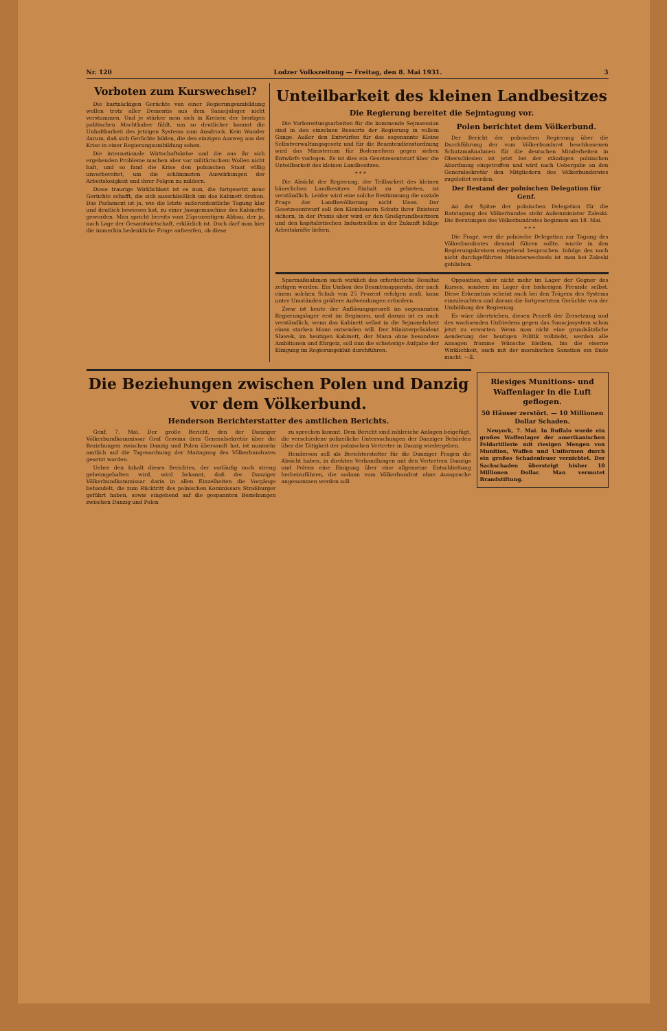Nr. 120 Lodzer Volkszeitung — Freitag, den 8. Mai 1931. 3
Vorboten zum Kurswechsel?
Die hartnäckigen Gerüchte von einer Regierungsumbildung wollen trotz aller Dementis aus dem Sanacjalager nicht verstummen. Und je stärker man sich in Kreisen der heutigen politischen Machthaber fühlt, um so deutlicher kommt die Unhaltbarkeit des jetzigen Systems zum Ausdruck. Kein Wunder darum, daß sich Gerüchte bilden, die den einzigen Ausweg aus der Krise in einer Regierungsumbildung sehen.
Die internationale Wirtschaftskrise und die aus ihr sich ergebenden Probleme machen aber vor militärischem Wollen nicht halt, und so fand die Krise den polnischen Staat völlig unvorbereitet, um die schlimmsten Auswirkungen der Arbeitslosigkeit und ihrer Folgen zu mildern.
Diese traurige Wirklichkeit ist es nun, die fortgesetzt neue Gerüchte schafft, die sich ausschließlich um das Kabinett drehen. Das Parlament ist ja, wie die letzte außerordentliche Tagung klar und deutlich bewiesen hat, zu einer Jasagemaschine des Kabinetts geworden. Man spricht bereits vom 25prozentigen Abbau, der ja, nach Lage der Gesamtwirtschaft, erklärlich ist. Doch darf man hier die immerhin bedenkliche Frage aufwerfen, ob diese
Unteilbarkeit des kleinen Landbesitzes
Die Regierung bereitet die Sejmtagung vor.
Die Vorbereitungsarbeiten für die kommende Sejmsession sind in den einzelnen Ressorts der Regierung in vollem Gange. Außer den Entwürfen für das sogenannte Kleine Selbstverwaltungsgesetz und für die Beamtendienstordnung wird das Ministerium für Bodenreform gegen sieben Entwürfe vorlegen. Es ist dies ein Gesetzesentwurf über die Unteilbarkeit des kleinen Landbesitzes.
* * *
Die Absicht der Regierung, der Teilbarkeit des kleinen bäuerlichen Landbesitzes Einhalt zu gebieten, ist verständlich. Leider wird eine solche Bestimmung die soziale Frage der Landbevölkerung nicht lösen. Der Gesetzesentwurf soll den Kleinbauern Schutz ihrer Existenz sichern, in der Praxis aber wird er den Großgrundbesitzern und den kapitalistischen Industriellen in der Zukunft billige Arbeitskräfte liefern.
Polen berichtet dem Völkerbund.
Der Bericht der polnischen Regierung über die Durchführung der vom Völkerbundsrat beschlossenen Schutzmaßnahmen für die deutschen Minderheiten in Oberschlesien ist jetzt bei der ständigen polnischen Abordnung eingetroffen und wird nach Uebergabe an den Generalsekretär den Mitgliedern des Völkerbundsrates zugeleitet werden.
Der Bestand der polnischen Delegation für Genf.
An der Spitze der polnischen Delegation für die Ratstagung des Völkerbundes steht Außenminister Zaleski. Die Beratungen des Völkerbundrates beginnen am 18. Mai.
* * *
Die Frage, wer die polnische Delegation zur Tagung des Völkerbundrates diesmal führen sollte, wurde in den Regierungskreisen eingehend besprochen. Infolge des noch nicht durchgeführten Ministerwechsels ist man bei Zaleski geblieben.
Sparmaßnahmen auch wirklich das erforderliche Resultat zeitigen werden. Ein Umbau des Beamtenapparats, der nach einem solchen Schub von 25 Prozent erfolgen muß, kann unter Umständen größere Aufwendungen erfordern.
Zwar ist heute der Auflösungsprozeß im sogenannten Regierungslager erst im Beginnen, und darum ist es auch verständlich, wenn das Kabinett selbst in die Sejmmehrheit einen starken Mann entsenden will. Der Ministerpräsident Slawek, im heutigen Kabinett, der Mann ohne besondere Ambitionen und Ehrgeiz, soll nun die schwierige Aufgabe der Einigung im Regierungsklub durchführen.
Opposition, aber nicht mehr im Lager der Gegner des Kurses, sondern im Lager der bisherigen Freunde selbst. Diese Erkenntnis scheint auch bei den Trägern des Systems einzuleuchten und darum die fortgesetzten Gerüchte von der Umbildung der Regierung.
Es wäre übertrieben, diesen Prozeß der Zersetzung und des wachsenden Unfriedens gegen das Sanacjasystem schon jetzt zu erwarten. Wenn man nicht eine grundsätzliche Aenderung der heutigen Politik vollzieht, werden alle Ansagen fromme Wünsche bleiben, bis die eiserne Wirklichkeit, auch mit der moralischen Sanation ein Ende macht. —ll.
Die Beziehungen zwischen Polen und Danzig vor dem Völkerbund.
Henderson Berichterstatter des amtlichen Berichts.
Genf, 7. Mai. Der große Bericht, den der Danziger Völkerbundkommissar Graf Gravina dem Generalsekretär über die Beziehungen zwischen Danzig und Polen übersandt hat, ist nunmehr amtlich auf die Tagesordnung der Maitagung des Völkerbundrates gesetzt worden.
Ueber den Inhalt dieses Berichtes, der vorläufig noch streng geheimgehalten wird, wird bekannt, daß der Danziger Völkerbundkommissar darin in allen Einzelheiten die Vorgänge behandelt, die zum Rücktritt des polnischen Kommissars Straßburger geführt haben, sowie eingehend auf die gespannten Beziehungen zwischen Danzig und Polen
zu sprechen kommt. Dem Bericht sind zahlreiche Anlagen beigefügt, die verschiedene polizeiliche Untersuchungen der Danziger Behörden über die Tätigkeit der polnischen Vertreter in Danzig wiedergeben.
Henderson soll als Berichterstatter für die Danziger Fragen die Absicht haben, in direkten Verhandlungen mit den Vertretern Danzigs und Polens eine Einigung über eine allgemeine Entschließung herbeizuführen, die sodann vom Völkerbundrat ohne Aussprache angenommen werden soll.
Riesiges Munitions- und Waffenlager in die Luft geflogen.
50 Häuser zerstört. — 10 Millionen Dollar Schaden.
Neuyork, 7. Mai. In Buffalo wurde ein großes Waffenlager der amerikanischen Feldartillerie mit riesigen Mengen von Munition, Waffen und Uniformen durch ein großes Schadenfeuer vernichtet. Der Sachschaden übersteigt bisher 10 Millionen Dollar. Man vermutet Brandstiftung.